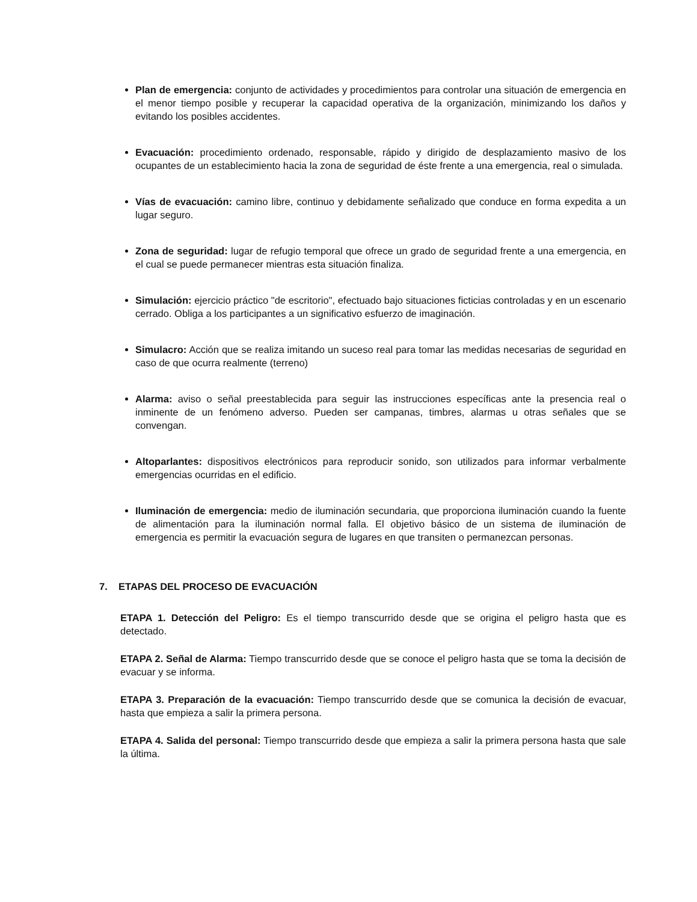Plan de emergencia: conjunto de actividades y procedimientos para controlar una situación de emergencia en el menor tiempo posible y recuperar la capacidad operativa de la organización, minimizando los daños y evitando los posibles accidentes.
Evacuación: procedimiento ordenado, responsable, rápido y dirigido de desplazamiento masivo de los ocupantes de un establecimiento hacia la zona de seguridad de éste frente a una emergencia, real o simulada.
Vías de evacuación: camino libre, continuo y debidamente señalizado que conduce en forma expedita a un lugar seguro.
Zona de seguridad: lugar de refugio temporal que ofrece un grado de seguridad frente a una emergencia, en el cual se puede permanecer mientras esta situación finaliza.
Simulación: ejercicio práctico "de escritorio", efectuado bajo situaciones ficticias controladas y en un escenario cerrado. Obliga a los participantes a un significativo esfuerzo de imaginación.
Simulacro: Acción que se realiza imitando un suceso real para tomar las medidas necesarias de seguridad en caso de que ocurra realmente (terreno)
Alarma: aviso o señal preestablecida para seguir las instrucciones específicas ante la presencia real o inminente de un fenómeno adverso. Pueden ser campanas, timbres, alarmas u otras señales que se convengan.
Altoparlantes: dispositivos electrónicos para reproducir sonido, son utilizados para informar verbalmente emergencias ocurridas en el edificio.
Iluminación de emergencia: medio de iluminación secundaria, que proporciona iluminación cuando la fuente de alimentación para la iluminación normal falla. El objetivo básico de un sistema de iluminación de emergencia es permitir la evacuación segura de lugares en que transiten o permanezcan personas.
7. ETAPAS DEL PROCESO DE EVACUACIÓN
ETAPA 1. Detección del Peligro: Es el tiempo transcurrido desde que se origina el peligro hasta que es detectado.
ETAPA 2. Señal de Alarma: Tiempo transcurrido desde que se conoce el peligro hasta que se toma la decisión de evacuar y se informa.
ETAPA 3. Preparación de la evacuación: Tiempo transcurrido desde que se comunica la decisión de evacuar, hasta que empieza a salir la primera persona.
ETAPA 4. Salida del personal: Tiempo transcurrido desde que empieza a salir la primera persona hasta que sale la última.